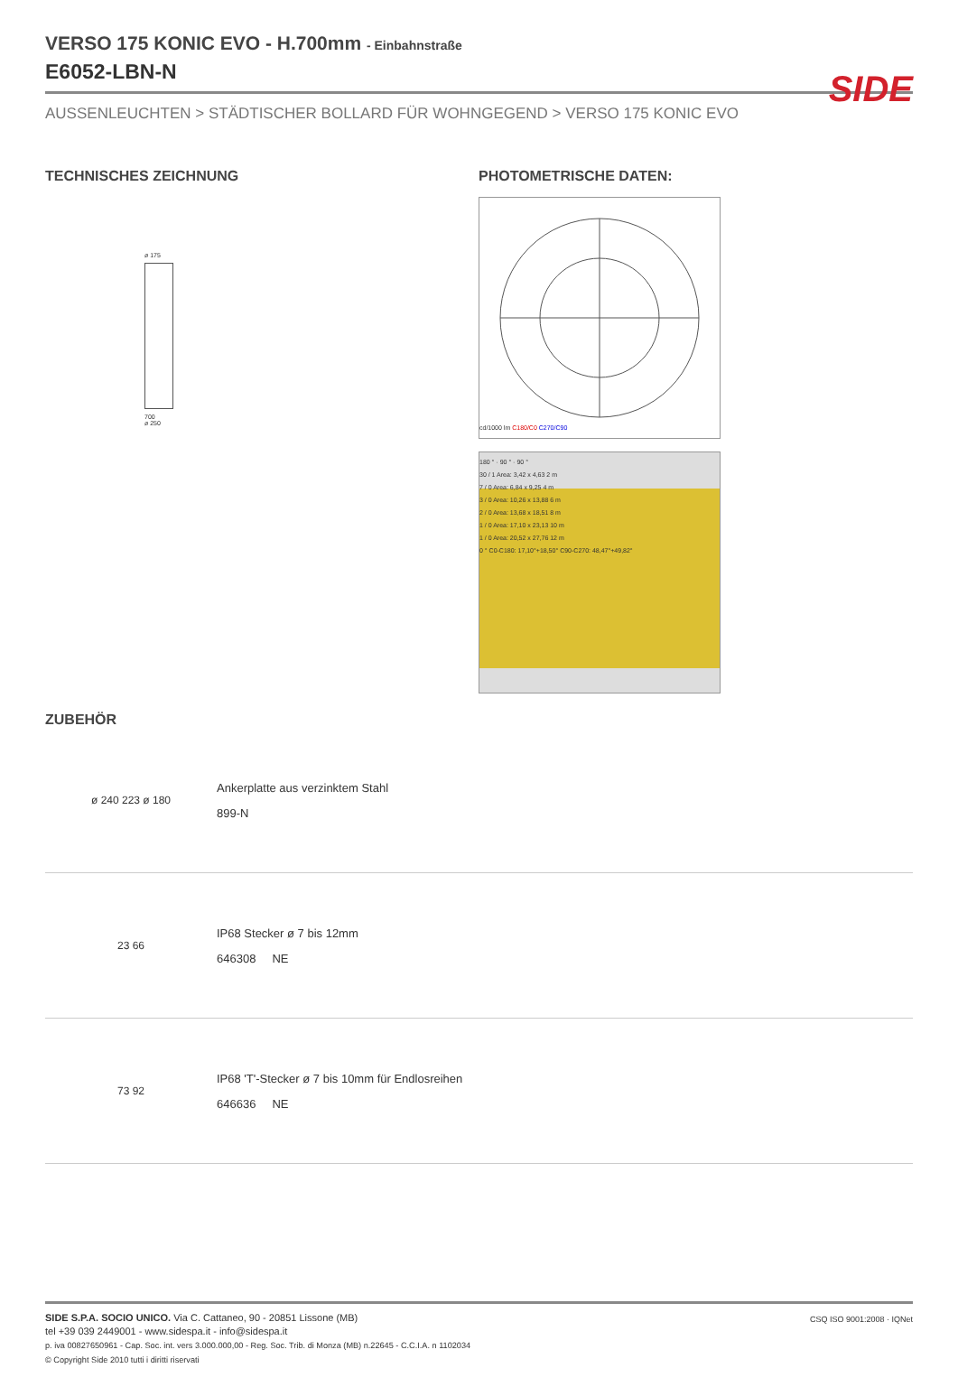SIDE
VERSO 175 KONIC EVO - H.700mm - Einbahnstraße
E6052-LBN-N
AUSSENLEUCHTEN > STÄDTISCHER BOLLARD FÜR WOHNGEGEND > VERSO 175 KONIC EVO
TECHNISCHES ZEICHNUNG
ø 175
700
ø 250
PHOTOMETRISCHE DATEN:
cd/1000 lm C180/C0 C270/C90
180 ° · 90 ° · 90 °
30 / 1 Area: 3,42 x 4,63 2 m
7 / 0 Area: 6,84 x 9,25 4 m
3 / 0 Area: 10,26 x 13,88 6 m
2 / 0 Area: 13,68 x 18,51 8 m
1 / 0 Area: 17,10 x 23,13 10 m
1 / 0 Area: 20,52 x 27,76 12 m
0 ° C0-C180: 17,10°+18,50° C90-C270: 48,47°+49,82°
ZUBEHÖR
ø 240 223 ø 180
Ankerplatte aus verzinktem Stahl
899-N
23 66
IP68 Stecker ø 7 bis 12mm
646308 NE
73 92
IP68 'T'-Stecker ø 7 bis 10mm für Endlosreihen
646636 NE
SIDE S.P.A. SOCIO UNICO. Via C. Cattaneo, 90 - 20851 Lissone (MB)
tel +39 039 2449001 - www.sidespa.it - info@sidespa.it
p. iva 00827650961 - Cap. Soc. int. vers 3.000.000,00 - Reg. Soc. Trib. di Monza (MB) n.22645 - C.C.I.A. n 1102034
© Copyright Side 2010 tutti i diritti riservati
CSQ ISO 9001:2008 · IQNet